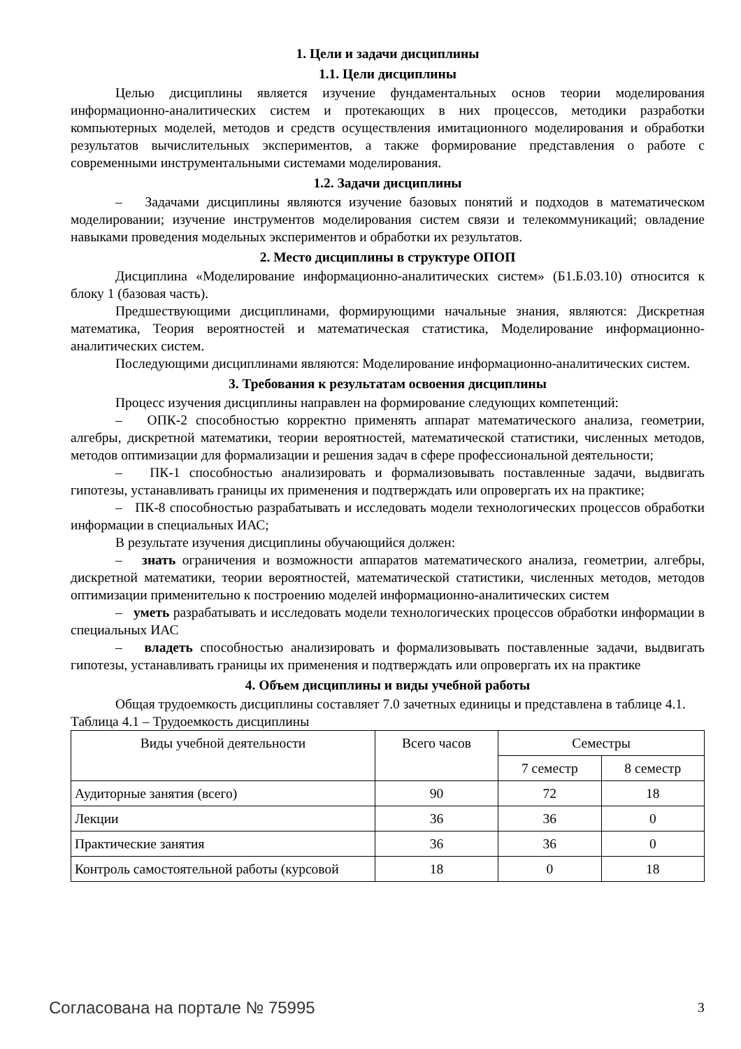1. Цели и задачи дисциплины
1.1. Цели дисциплины
Целью дисциплины является изучение фундаментальных основ теории моделирования информационно-аналитических систем и протекающих в них процессов, методики разработки компьютерных моделей, методов и средств осуществления имитационного моделирования и обработки результатов вычислительных экспериментов, а также формирование представления о работе с современными инструментальными системами моделирования.
1.2. Задачи дисциплины
– Задачами дисциплины являются изучение базовых понятий и подходов в математическом моделировании; изучение инструментов моделирования систем связи и телекоммуникаций; овладение навыками проведения модельных экспериментов и обработки их результатов.
2. Место дисциплины в структуре ОПОП
Дисциплина «Моделирование информационно-аналитических систем» (Б1.Б.03.10) относится к блоку 1 (базовая часть).
Предшествующими дисциплинами, формирующими начальные знания, являются: Дискретная математика, Теория вероятностей и математическая статистика, Моделирование информационно-аналитических систем.
Последующими дисциплинами являются: Моделирование информационно-аналитических систем.
3. Требования к результатам освоения дисциплины
Процесс изучения дисциплины направлен на формирование следующих компетенций:
– ОПК-2 способностью корректно применять аппарат математического анализа, геометрии, алгебры, дискретной математики, теории вероятностей, математической статистики, численных методов, методов оптимизации для формализации и решения задач в сфере профессиональной деятельности;
– ПК-1 способностью анализировать и формализовывать поставленные задачи, выдвигать гипотезы, устанавливать границы их применения и подтверждать или опровергать их на практике;
– ПК-8 способностью разрабатывать и исследовать модели технологических процессов обработки информации в специальных ИАС;
В результате изучения дисциплины обучающийся должен:
– знать ограничения и возможности аппаратов математического анализа, геометрии, алгебры, дискретной математики, теории вероятностей, математической статистики, численных методов, методов оптимизации применительно к построению моделей информационно-аналитических систем
– уметь разрабатывать и исследовать модели технологических процессов обработки информации в специальных ИАС
– владеть способностью анализировать и формализовывать поставленные задачи, выдвигать гипотезы, устанавливать границы их применения и подтверждать или опровергать их на практике
4. Объем дисциплины и виды учебной работы
Общая трудоемкость дисциплины составляет 7.0 зачетных единицы и представлена в таблице 4.1.
Таблица 4.1 – Трудоемкость дисциплины
| Виды учебной деятельности | Всего часов | Семестры | |
| --- | --- | --- | --- |
| | | 7 семестр | 8 семестр |
| Аудиторные занятия (всего) | 90 | 72 | 18 |
| Лекции | 36 | 36 | 0 |
| Практические занятия | 36 | 36 | 0 |
| Контроль самостоятельной работы (курсовой | 18 | 0 | 18 |
Согласована на портале № 75995 3